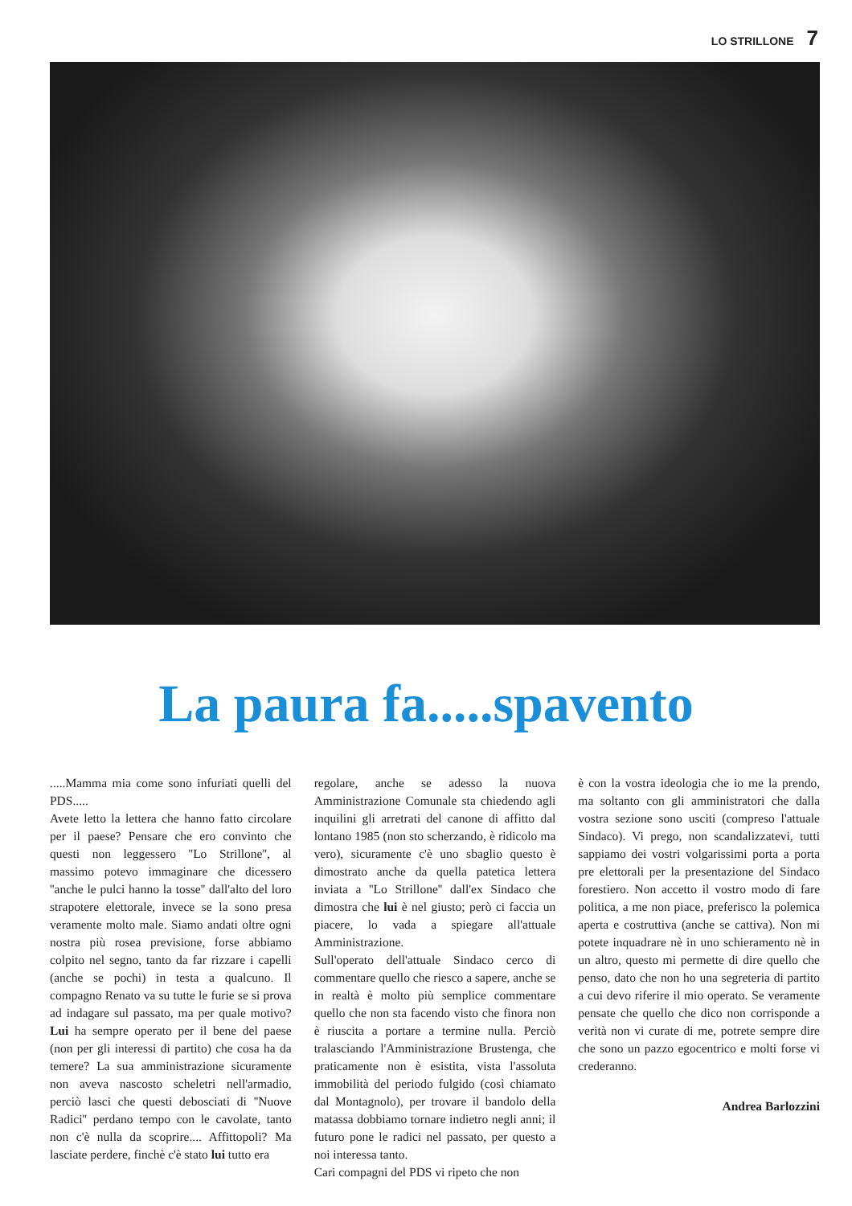LO STRILLONE 7
La paura fa.....spavento
.....Mamma mia come sono infuriati quelli del PDS.....
Avete letto la lettera che hanno fatto circolare per il paese? Pensare che ero convinto che questi non leggessero ''Lo Strillone'', al massimo potevo immaginare che dicessero ''anche le pulci hanno la tosse'' dall'alto del loro strapotere elettorale, invece se la sono presa veramente molto male. Siamo andati oltre ogni nostra più rosea previsione, forse abbiamo colpito nel segno, tanto da far rizzare i capelli (anche se pochi) in testa a qualcuno. Il compagno Renato va su tutte le furie se si prova ad indagare sul passato, ma per quale motivo? Lui ha sempre operato per il bene del paese (non per gli interessi di partito) che cosa ha da temere? La sua amministrazione sicuramente non aveva nascosto scheletri nell'armadio, perciò lasci che questi debosciati di ''Nuove Radici'' perdano tempo con le cavolate, tanto non c'è nulla da scoprire.... Affittopoli? Ma lasciate perdere, finchè c'è stato lui tutto era
regolare, anche se adesso la nuova Amministrazione Comunale sta chiedendo agli inquilini gli arretrati del canone di affitto dal lontano 1985 (non sto scherzando, è ridicolo ma vero), sicuramente c'è uno sbaglio questo è dimostrato anche da quella patetica lettera inviata a ''Lo Strillone'' dall'ex Sindaco che dimostra che lui è nel giusto; però ci faccia un piacere, lo vada a spiegare all'attuale Amministrazione.
Sull'operato dell'attuale Sindaco cerco di commentare quello che riesco a sapere, anche se in realtà è molto più semplice commentare quello che non sta facendo visto che finora non è riuscita a portare a termine nulla. Perciò tralasciando l'Amministrazione Brustenga, che praticamente non è esistita, vista l'assoluta immobilità del periodo fulgido (così chiamato dal Montagnolo), per trovare il bandolo della matassa dobbiamo tornare indietro negli anni; il futuro pone le radici nel passato, per questo a noi interessa tanto.
Cari compagni del PDS vi ripeto che non
è con la vostra ideologia che io me la prendo, ma soltanto con gli amministratori che dalla vostra sezione sono usciti (compreso l'attuale Sindaco). Vi prego, non scandalizzatevi, tutti sappiamo dei vostri volgarissimi porta a porta pre elettorali per la presentazione del Sindaco forestiero. Non accetto il vostro modo di fare politica, a me non piace, preferisco la polemica aperta e costruttiva (anche se cattiva). Non mi potete inquadrare nè in uno schieramento nè in un altro, questo mi permette di dire quello che penso, dato che non ho una segreteria di partito a cui devo riferire il mio operato. Se veramente pensate che quello che dico non corrisponde a verità non vi curate di me, potrete sempre dire che sono un pazzo egocentrico e molti forse vi crederanno.
Andrea Barlozzini